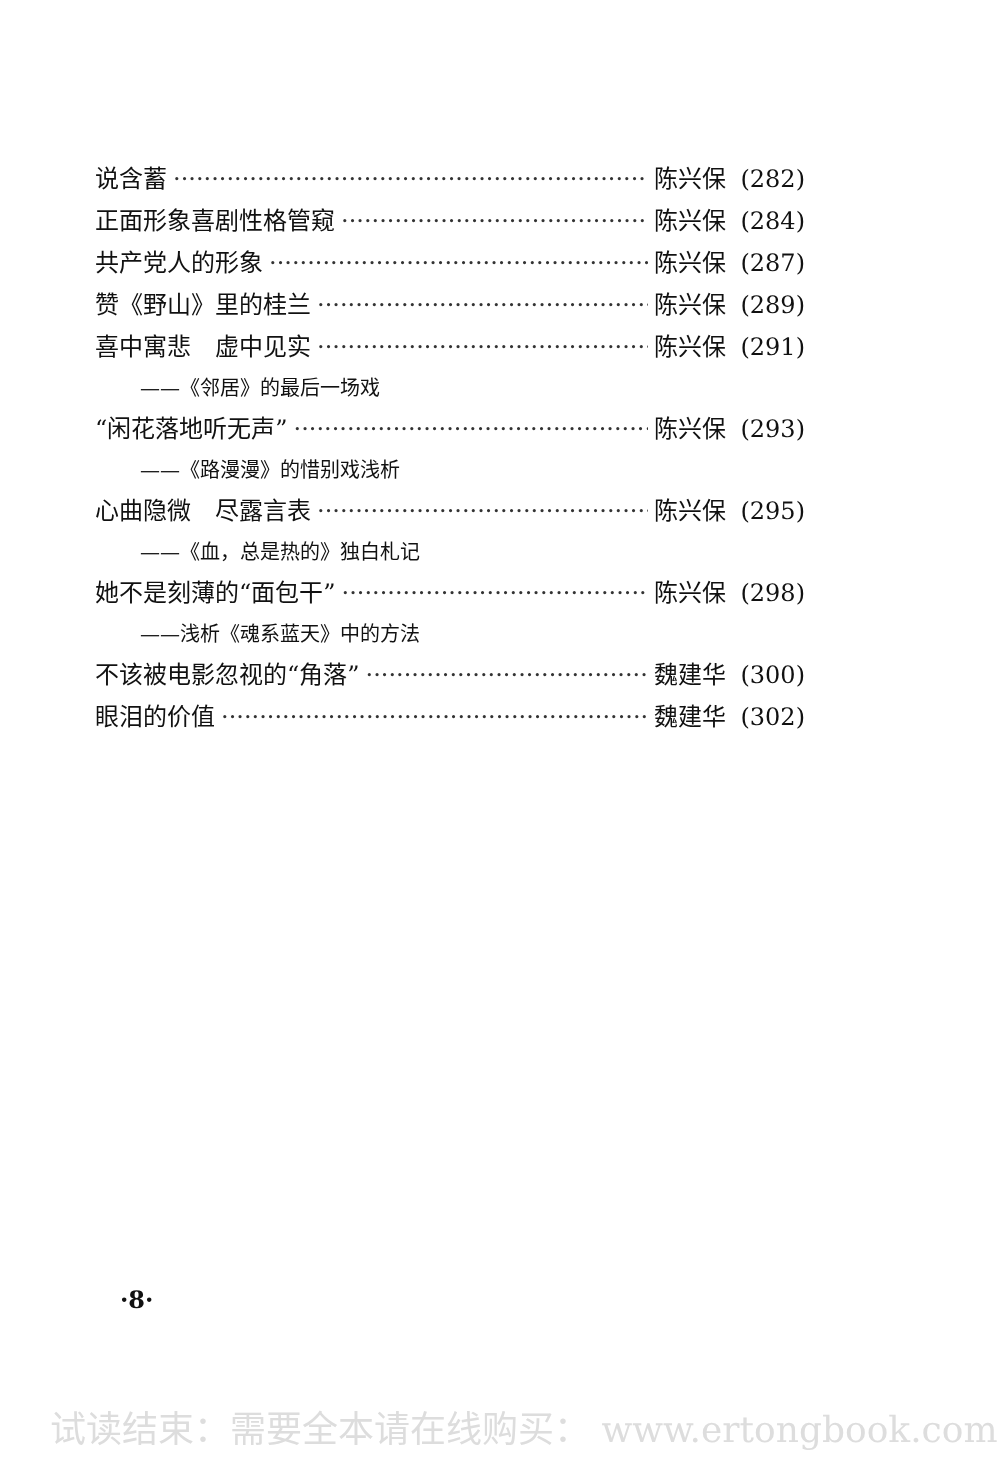说含蓄 陈兴保 (282)
正面形象喜剧性格管窥 陈兴保 (284)
共产党人的形象 陈兴保 (287)
赞《野山》里的桂兰 陈兴保 (289)
喜中寓悲　虚中见实 陈兴保 (291)
——《邻居》的最后一场戏
“闲花落地听无声” 陈兴保 (293)
——《路漫漫》的惜别戏浅析
心曲隐微　尽露言表 陈兴保 (295)
——《血，总是热的》独白札记
她不是刻薄的“面包干” 陈兴保 (298)
——浅析《魂系蓝天》中的方法
不该被电影忽视的“角落” 魏建华 (300)
眼泪的价值 魏建华 (302)
·8·
试读结束：需要全本请在线购买： www.ertongbook.com